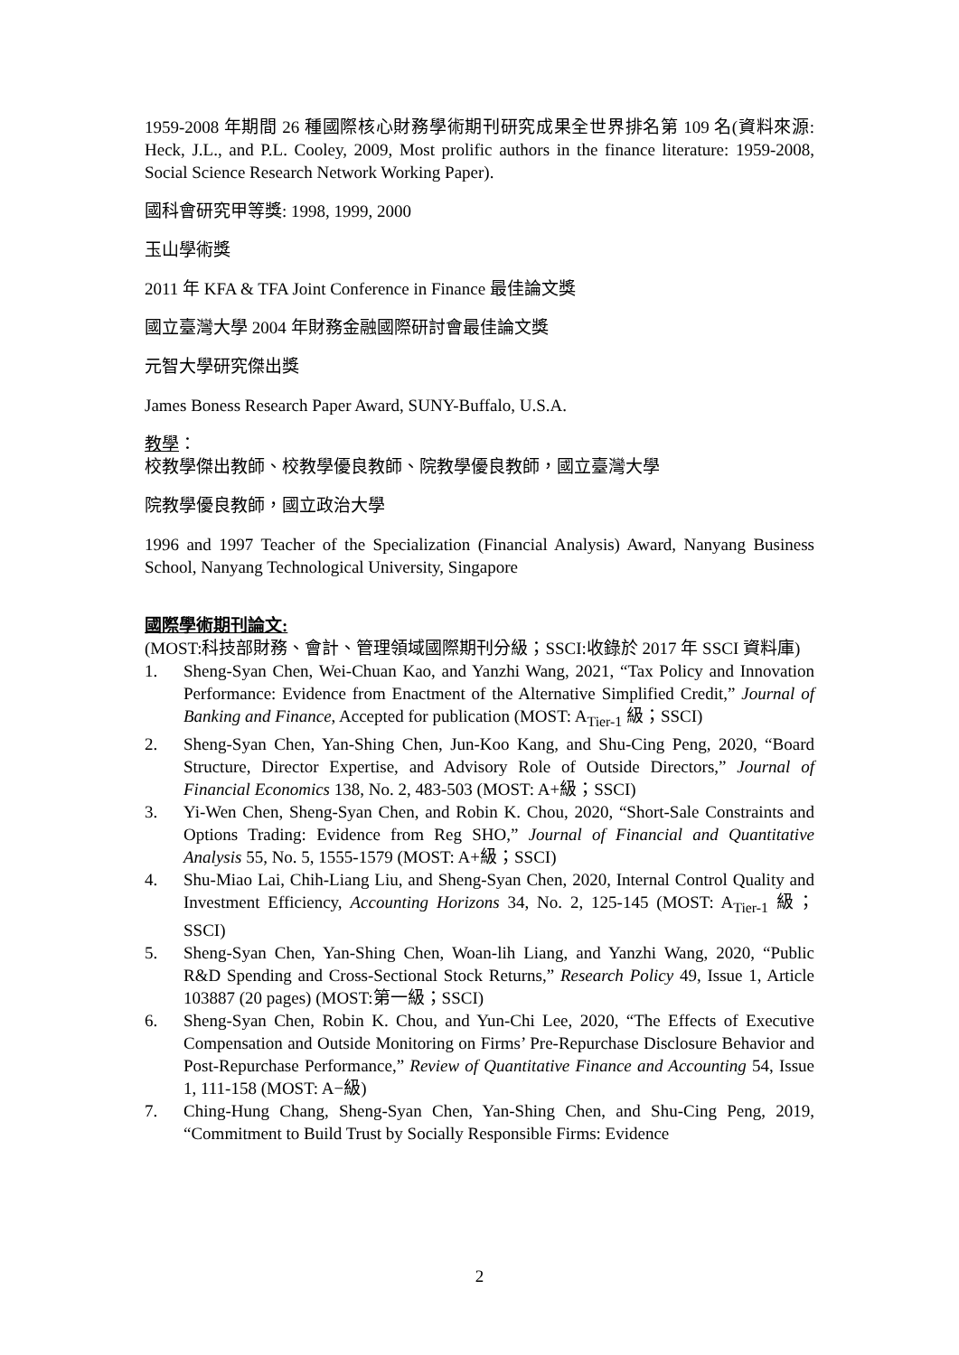1959-2008 年期間 26 種國際核心財務學術期刊研究成果全世界排名第 109 名(資料來源: Heck, J.L., and P.L. Cooley, 2009, Most prolific authors in the finance literature: 1959-2008, Social Science Research Network Working Paper).
國科會研究甲等獎: 1998, 1999, 2000
玉山學術獎
2011 年 KFA & TFA Joint Conference in Finance 最佳論文獎
國立臺灣大學 2004 年財務金融國際研討會最佳論文獎
元智大學研究傑出獎
James Boness Research Paper Award, SUNY-Buffalo, U.S.A.
教學：
校教學傑出教師、校教學優良教師、院教學優良教師，國立臺灣大學
院教學優良教師，國立政治大學
1996 and 1997 Teacher of the Specialization (Financial Analysis) Award, Nanyang Business School, Nanyang Technological University, Singapore
國際學術期刊論文:
(MOST:科技部財務、會計、管理領域國際期刊分級；SSCI:收錄於 2017 年 SSCI 資料庫)
1. Sheng-Syan Chen, Wei-Chuan Kao, and Yanzhi Wang, 2021, “Tax Policy and Innovation Performance: Evidence from Enactment of the Alternative Simplified Credit,” Journal of Banking and Finance, Accepted for publication (MOST: A<sub>Tier-1</sub> 級；SSCI)
2. Sheng-Syan Chen, Yan-Shing Chen, Jun-Koo Kang, and Shu-Cing Peng, 2020, “Board Structure, Director Expertise, and Advisory Role of Outside Directors,” Journal of Financial Economics 138, No. 2, 483-503 (MOST: A+級；SSCI)
3. Yi-Wen Chen, Sheng-Syan Chen, and Robin K. Chou, 2020, “Short-Sale Constraints and Options Trading: Evidence from Reg SHO,” Journal of Financial and Quantitative Analysis 55, No. 5, 1555-1579 (MOST: A+級；SSCI)
4. Shu-Miao Lai, Chih-Liang Liu, and Sheng-Syan Chen, 2020, Internal Control Quality and Investment Efficiency, Accounting Horizons 34, No. 2, 125-145 (MOST: A<sub>Tier-1</sub> 級；SSCI)
5. Sheng-Syan Chen, Yan-Shing Chen, Woan-lih Liang, and Yanzhi Wang, 2020, “Public R&D Spending and Cross-Sectional Stock Returns,” Research Policy 49, Issue 1, Article 103887 (20 pages) (MOST:第一級；SSCI)
6. Sheng-Syan Chen, Robin K. Chou, and Yun-Chi Lee, 2020, “The Effects of Executive Compensation and Outside Monitoring on Firms’ Pre-Repurchase Disclosure Behavior and Post-Repurchase Performance,” Review of Quantitative Finance and Accounting 54, Issue 1, 111-158 (MOST: A−級)
7. Ching-Hung Chang, Sheng-Syan Chen, Yan-Shing Chen, and Shu-Cing Peng, 2019, “Commitment to Build Trust by Socially Responsible Firms: Evidence
2